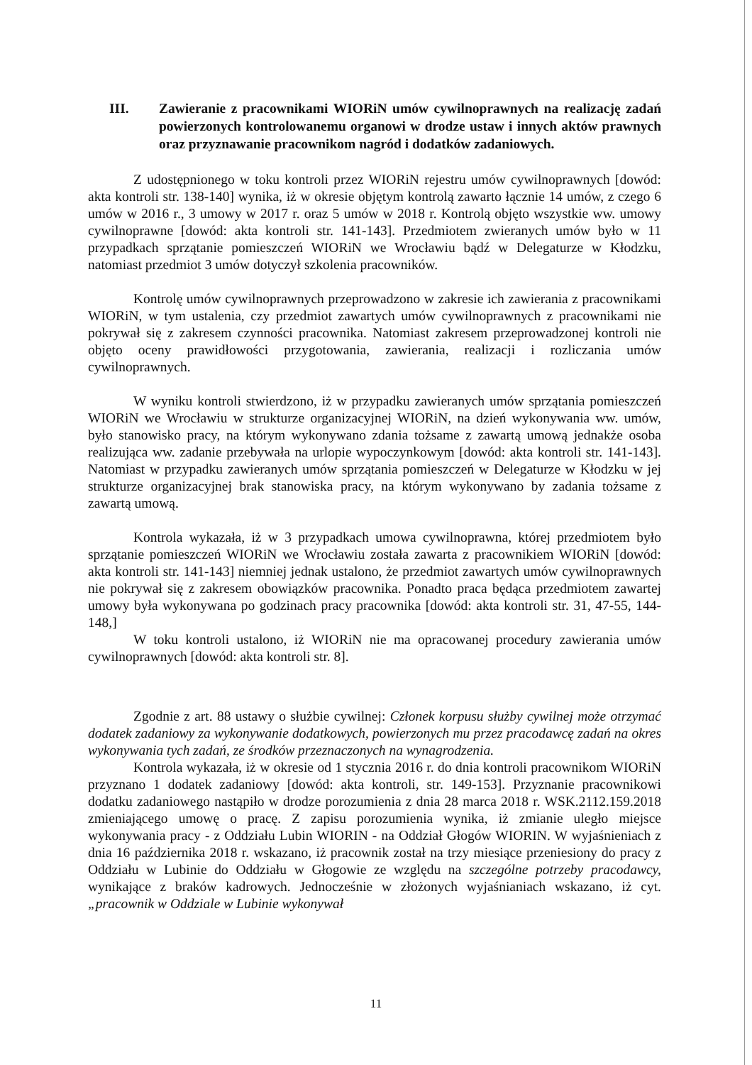III. Zawieranie z pracownikami WIORiN umów cywilnoprawnych na realizację zadań powierzonych kontrolowanemu organowi w drodze ustaw i innych aktów prawnych oraz przyznawanie pracownikom nagród i dodatków zadaniowych.
Z udostępnionego w toku kontroli przez WIORiN rejestru umów cywilnoprawnych [dowód: akta kontroli str. 138-140] wynika, iż w okresie objętym kontrolą zawarto łącznie 14 umów, z czego 6 umów w 2016 r., 3 umowy w 2017 r. oraz 5 umów w 2018 r. Kontrolą objęto wszystkie ww. umowy cywilnoprawne [dowód: akta kontroli str. 141-143]. Przedmiotem zwieranych umów było w 11 przypadkach sprzątanie pomieszczeń WIORiN we Wrocławiu bądź w Delegaturze w Kłodzku, natomiast przedmiot 3 umów dotyczył szkolenia pracowników.
Kontrolę umów cywilnoprawnych przeprowadzono w zakresie ich zawierania z pracownikami WIORiN, w tym ustalenia, czy przedmiot zawartych umów cywilnoprawnych z pracownikami nie pokrywał się z zakresem czynności pracownika. Natomiast zakresem przeprowadzonej kontroli nie objęto oceny prawidłowości przygotowania, zawierania, realizacji i rozliczania umów cywilnoprawnych.
W wyniku kontroli stwierdzono, iż w przypadku zawieranych umów sprzątania pomieszczeń WIORiN we Wrocławiu w strukturze organizacyjnej WIORiN, na dzień wykonywania ww. umów, było stanowisko pracy, na którym wykonywano zdania tożsame z zawartą umową jednakże osoba realizująca ww. zadanie przebywała na urlopie wypoczynkowym [dowód: akta kontroli str. 141-143]. Natomiast w przypadku zawieranych umów sprzątania pomieszczeń w Delegaturze w Kłodzku w jej strukturze organizacyjnej brak stanowiska pracy, na którym wykonywano by zadania tożsame z zawartą umową.
Kontrola wykazała, iż w 3 przypadkach umowa cywilnoprawna, której przedmiotem było sprzątanie pomieszczeń WIORiN we Wrocławiu została zawarta z pracownikiem WIORiN [dowód: akta kontroli str. 141-143] niemniej jednak ustalono, że przedmiot zawartych umów cywilnoprawnych nie pokrywał się z zakresem obowiązków pracownika. Ponadto praca będąca przedmiotem zawartej umowy była wykonywana po godzinach pracy pracownika [dowód: akta kontroli str. 31, 47-55, 144-148,]
W toku kontroli ustalono, iż WIORiN nie ma opracowanej procedury zawierania umów cywilnoprawnych [dowód: akta kontroli str. 8].
Zgodnie z art. 88 ustawy o służbie cywilnej: Członek korpusu służby cywilnej może otrzymać dodatek zadaniowy za wykonywanie dodatkowych, powierzonych mu przez pracodawcę zadań na okres wykonywania tych zadań, ze środków przeznaczonych na wynagrodzenia.
Kontrola wykazała, iż w okresie od 1 stycznia 2016 r. do dnia kontroli pracownikom WIORiN przyznano 1 dodatek zadaniowy [dowód: akta kontroli, str. 149-153]. Przyznanie pracownikowi dodatku zadaniowego nastąpiło w drodze porozumienia z dnia 28 marca 2018 r. WSK.2112.159.2018 zmieniającego umowę o pracę. Z zapisu porozumienia wynika, iż zmianie uległo miejsce wykonywania pracy - z Oddziału Lubin WIORIN - na Oddział Głogów WIORIN. W wyjaśnieniach z dnia 16 października 2018 r. wskazano, iż pracownik został na trzy miesiące przeniesiony do pracy z Oddziału w Lubinie do Oddziału w Głogowie ze względu na szczególne potrzeby pracodawcy, wynikające z braków kadrowych. Jednocześnie w złożonych wyjaśnianiach wskazano, iż cyt. „pracownik w Oddziale w Lubinie wykonywał
11